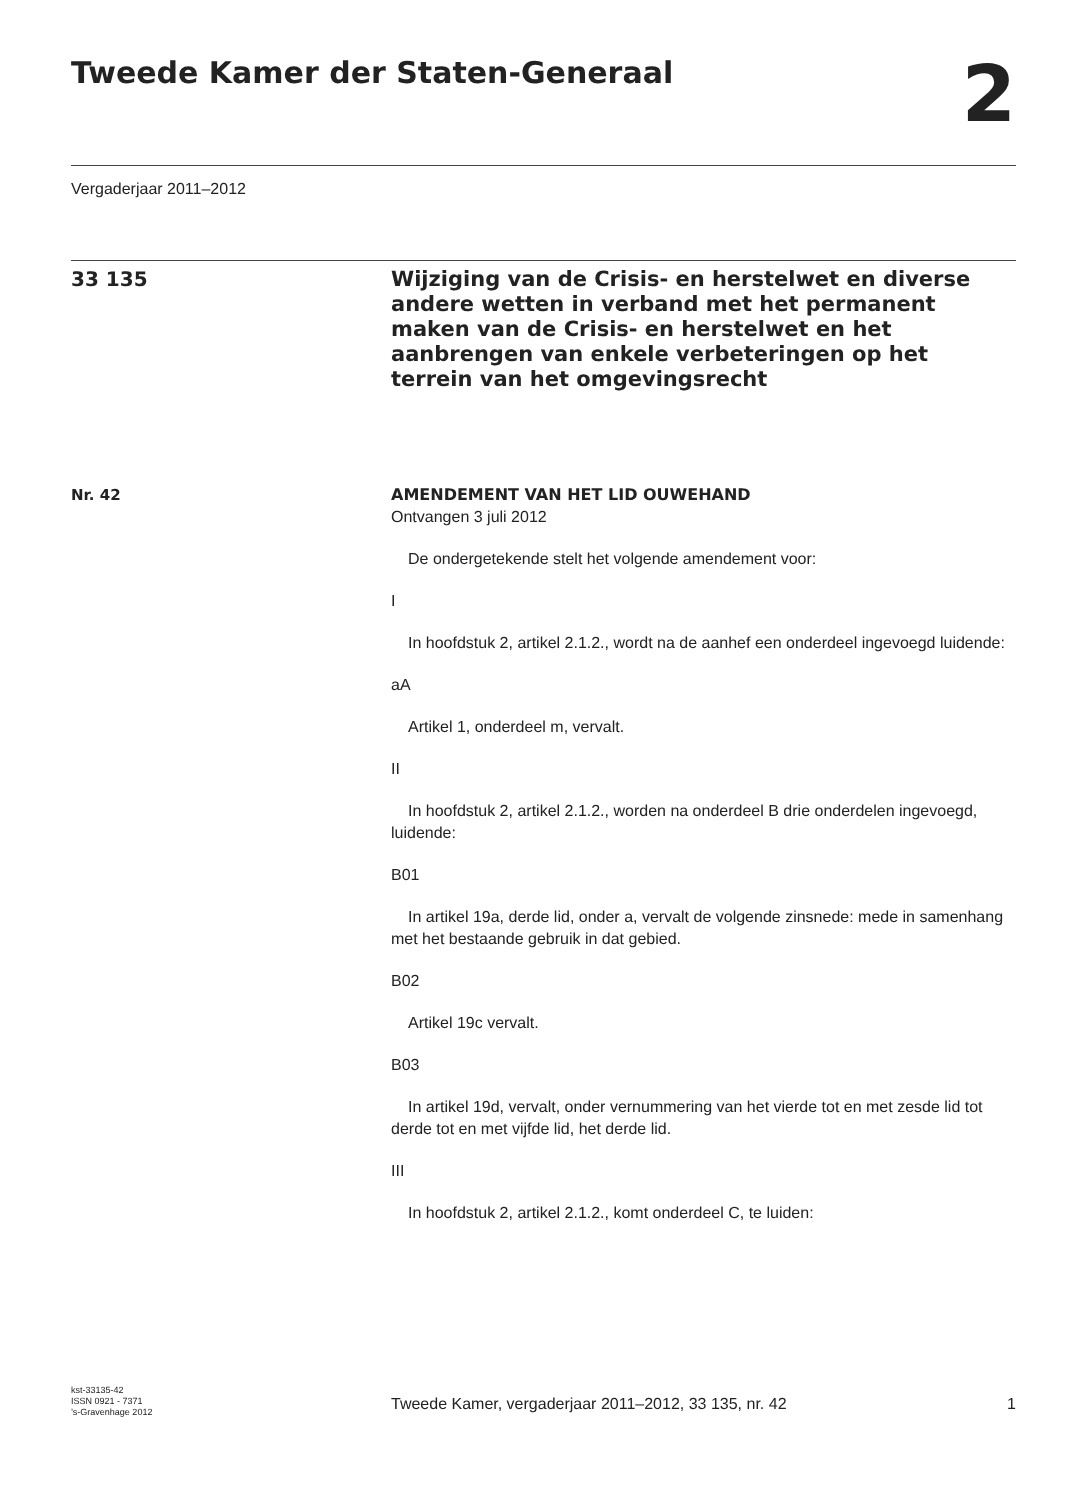Tweede Kamer der Staten-Generaal
2
Vergaderjaar 2011–2012
33 135
Wijziging van de Crisis- en herstelwet en diverse andere wetten in verband met het permanent maken van de Crisis- en herstelwet en het aanbrengen van enkele verbeteringen op het terrein van het omgevingsrecht
Nr. 42 AMENDEMENT VAN HET LID OUWEHAND
Ontvangen 3 juli 2012
De ondergetekende stelt het volgende amendement voor:
I
In hoofdstuk 2, artikel 2.1.2., wordt na de aanhef een onderdeel ingevoegd luidende:
aA
Artikel 1, onderdeel m, vervalt.
II
In hoofdstuk 2, artikel 2.1.2., worden na onderdeel B drie onderdelen ingevoegd, luidende:
B01
In artikel 19a, derde lid, onder a, vervalt de volgende zinsnede: mede in samenhang met het bestaande gebruik in dat gebied.
B02
Artikel 19c vervalt.
B03
In artikel 19d, vervalt, onder vernummering van het vierde tot en met zesde lid tot derde tot en met vijfde lid, het derde lid.
III
In hoofdstuk 2, artikel 2.1.2., komt onderdeel C, te luiden:
kst-33135-42
ISSN 0921 - 7371
’s-Gravenhage 2012
Tweede Kamer, vergaderjaar 2011–2012, 33 135, nr. 42 1